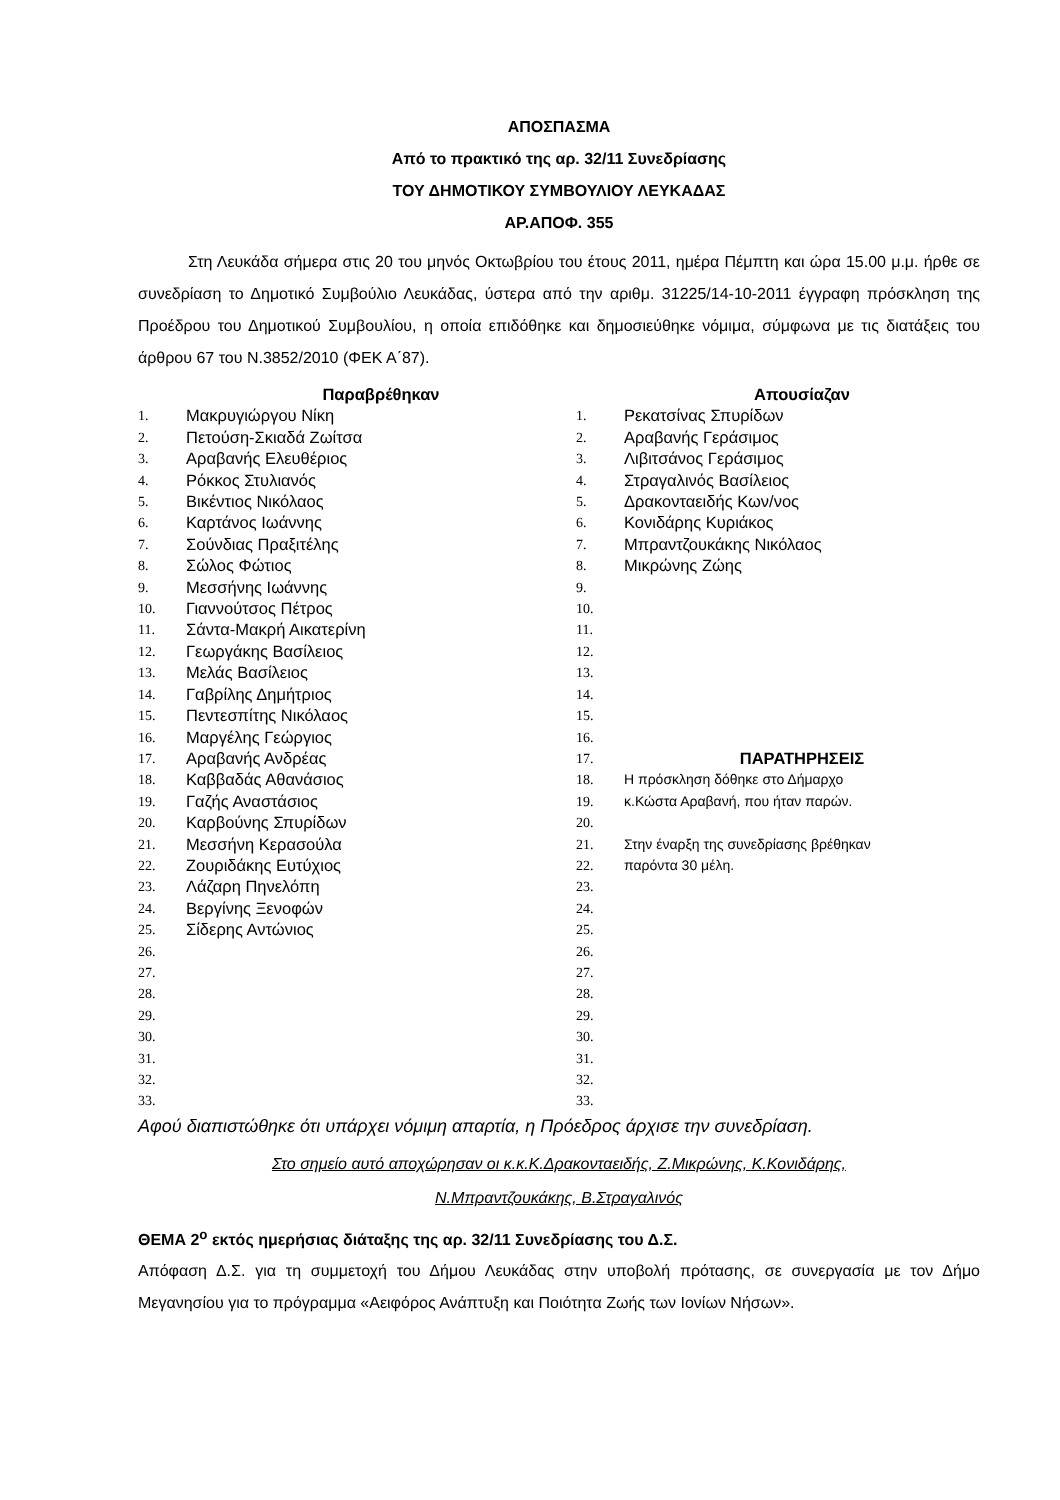ΑΠΟΣΠΑΣΜΑ
Από το πρακτικό της αρ. 32/11 Συνεδρίασης
ΤΟΥ ΔΗΜΟΤΙΚΟΥ ΣΥΜΒΟΥΛΙΟΥ ΛΕΥΚΑΔΑΣ
ΑΡ.ΑΠΟΦ. 355
Στη Λευκάδα σήμερα στις 20 του μηνός Οκτωβρίου του έτους 2011, ημέρα Πέμπτη και ώρα 15.00 μ.μ. ήρθε σε συνεδρίαση το Δημοτικό Συμβούλιο Λευκάδας, ύστερα από την αριθμ. 31225/14-10-2011 έγγραφη πρόσκληση της Προέδρου του Δημοτικού Συμβουλίου, η οποία επιδόθηκε και δημοσιεύθηκε νόμιμα, σύμφωνα με τις διατάξεις του άρθρου 67 του Ν.3852/2010 (ΦΕΚ Α΄87).
| | Παραβρέθηκαν | | Απουσίαζαν |
| --- | --- | --- | --- |
| 1. | Μακρυγιώργου Νίκη | 1. | Ρεκατσίνας Σπυρίδων |
| 2. | Πετούση-Σκιαδά Ζωίτσα | 2. | Αραβανής Γεράσιμος |
| 3. | Αραβανής Ελευθέριος | 3. | Λιβιτσάνος Γεράσιμος |
| 4. | Ρόκκος Στυλιανός | 4. | Στραγαλινός Βασίλειος |
| 5. | Βικέντιος Νικόλαος | 5. | Δρακονταειδής Κων/νος |
| 6. | Καρτάνος Ιωάννης | 6. | Κονιδάρης Κυριάκος |
| 7. | Σούνδιας Πραξιτέλης | 7. | Μπραντζουκάκης Νικόλαος |
| 8. | Σώλος Φώτιος | 8. | Μικρώνης Ζώης |
| 9. | Μεσσήνης Ιωάννης | 9. | |
| 10. | Γιαννούτσος Πέτρος | 10. | |
| 11. | Σάντα-Μακρή Αικατερίνη | 11. | |
| 12. | Γεωργάκης Βασίλειος | 12. | |
| 13. | Μελάς Βασίλειος | 13. | |
| 14. | Γαβρίλης Δημήτριος | 14. | |
| 15. | Πεντεσπίτης Νικόλαος | 15. | |
| 16. | Μαργέλης Γεώργιος | 16. | |
| 17. | Αραβανής Ανδρέας | 17. | ΠΑΡΑΤΗΡΗΣΕΙΣ |
| 18. | Καββαδάς Αθανάσιος | 18. | Η πρόσκληση δόθηκε στο Δήμαρχο |
| 19. | Γαζής Αναστάσιος | 19. | κ.Κώστα Αραβανή, που ήταν παρών. |
| 20. | Καρβούνης Σπυρίδων | 20. | |
| 21. | Μεσσήνη Κερασούλα | 21. | Στην έναρξη της συνεδρίασης βρέθηκαν |
| 22. | Ζουριδάκης Ευτύχιος | 22. | παρόντα 30 μέλη. |
| 23. | Λάζαρη Πηνελόπη | 23. | |
| 24. | Βεργίνης Ξενοφών | 24. | |
| 25. | Σίδερης Αντώνιος | 25. | |
| 26. | | 26. | |
| 27. | | 27. | |
| 28. | | 28. | |
| 29. | | 29. | |
| 30. | | 30. | |
| 31. | | 31. | |
| 32. | | 32. | |
| 33. | | 33. | |
Αφού διαπιστώθηκε ότι υπάρχει νόμιμη απαρτία, η Πρόεδρος άρχισε την συνεδρίαση.
Στο σημείο αυτό αποχώρησαν οι κ.κ.Κ.Δρακονταειδής, Ζ.Μικρώνης, Κ.Κονιδάρης,
Ν.Μπραντζουκάκης, Β.Στραγαλινός
ΘΕΜΑ 2<sup>ο</sup> εκτός ημερήσιας διάταξης της αρ. 32/11 Συνεδρίασης του Δ.Σ.
Απόφαση Δ.Σ. για τη συμμετοχή του Δήμου Λευκάδας στην υποβολή πρότασης, σε συνεργασία με τον Δήμο Μεγανησίου για το πρόγραμμα «Αειφόρος Ανάπτυξη και Ποιότητα Ζωής των Ιονίων Νήσων».